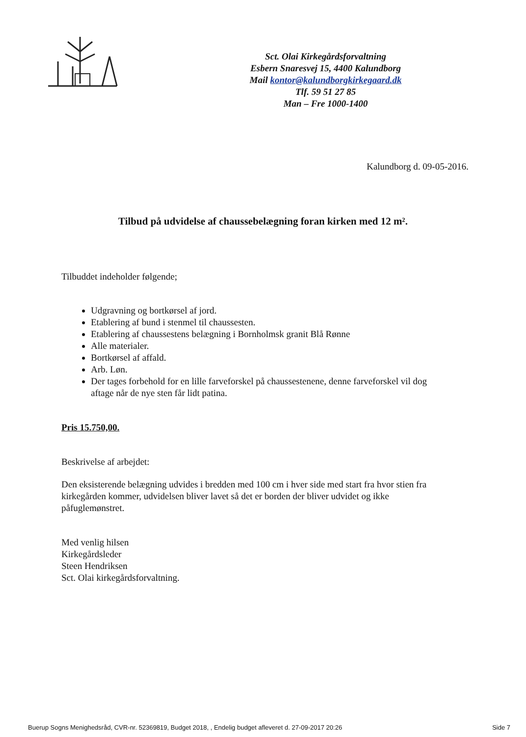Sct. Olai Kirkegårdsforvaltning
Esbern Snaresvej 15, 4400 Kalundborg
Mail kontor@kalundborgkirkegaard.dk
Tlf. 59 51 27 85
Man – Fre 1000-1400
Kalundborg d. 09-05-2016.
Tilbud på udvidelse af chaussebelægning foran kirken med 12 m².
Tilbuddet indeholder følgende;
Udgravning og bortkørsel af jord.
Etablering af bund i stenmel til chaussesten.
Etablering af chaussestens belægning i Bornholmsk granit Blå Rønne
Alle materialer.
Bortkørsel af affald.
Arb. Løn.
Der tages forbehold for en lille farveforskel på chaussestenene, denne farveforskel vil dog aftage når de nye sten får lidt patina.
Pris 15.750,00.
Beskrivelse af arbejdet:
Den eksisterende belægning udvides i bredden med 100 cm i hver side med start fra hvor stien fra kirkegården kommer, udvidelsen bliver lavet så det er borden der bliver udvidet og ikke påfuglemønstret.
Med venlig hilsen
Kirkegårdsleder
Steen Hendriksen
Sct. Olai kirkegårdsforvaltning.
Buerup Sogns Menighedsråd, CVR-nr. 52369819, Budget 2018, , Endelig budget afleveret d. 27-09-2017 20:26 Side 7